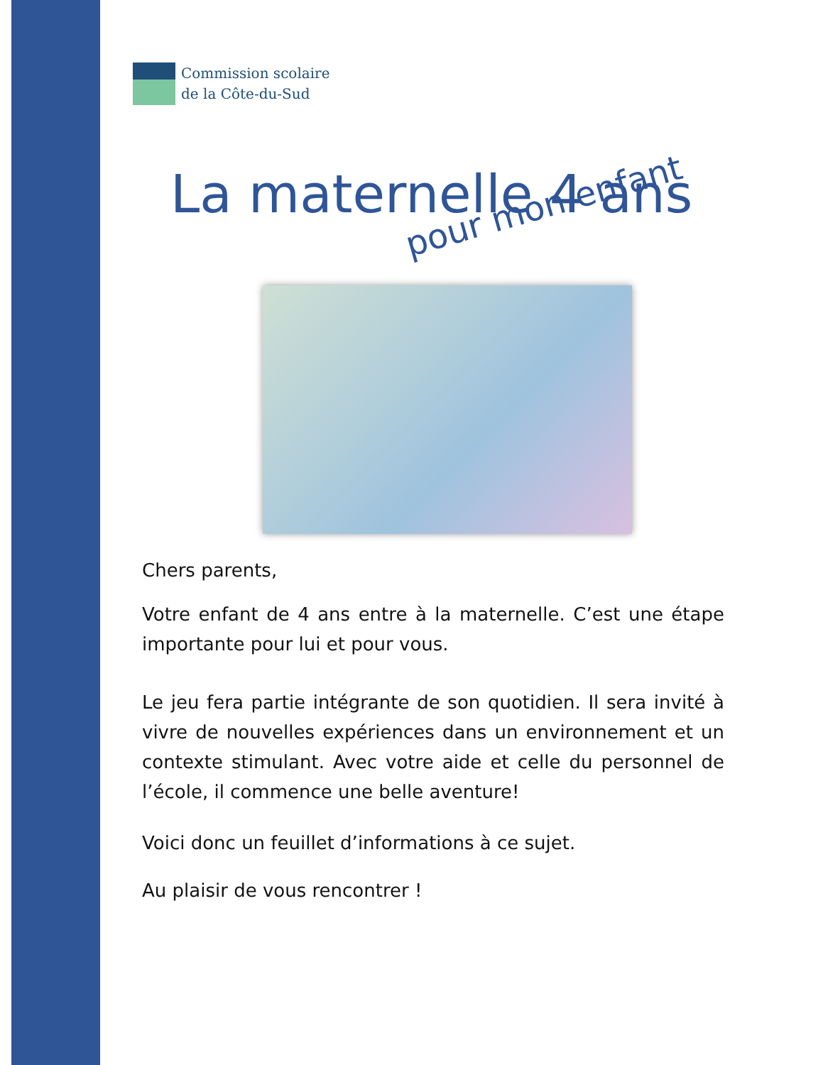Commission scolaire
de la Côte-du-Sud
La maternelle 4 ans
pour mon enfant
Chers parents,
Votre enfant de 4 ans entre à la maternelle. C’est une étape importante pour lui et pour vous.
Le jeu fera partie intégrante de son quotidien. Il sera invité à vivre de nouvelles expériences dans un environnement et un contexte stimulant. Avec votre aide et celle du personnel de l’école, il commence une belle aventure!
Voici donc un feuillet d’informations à ce sujet.
Au plaisir de vous rencontrer !